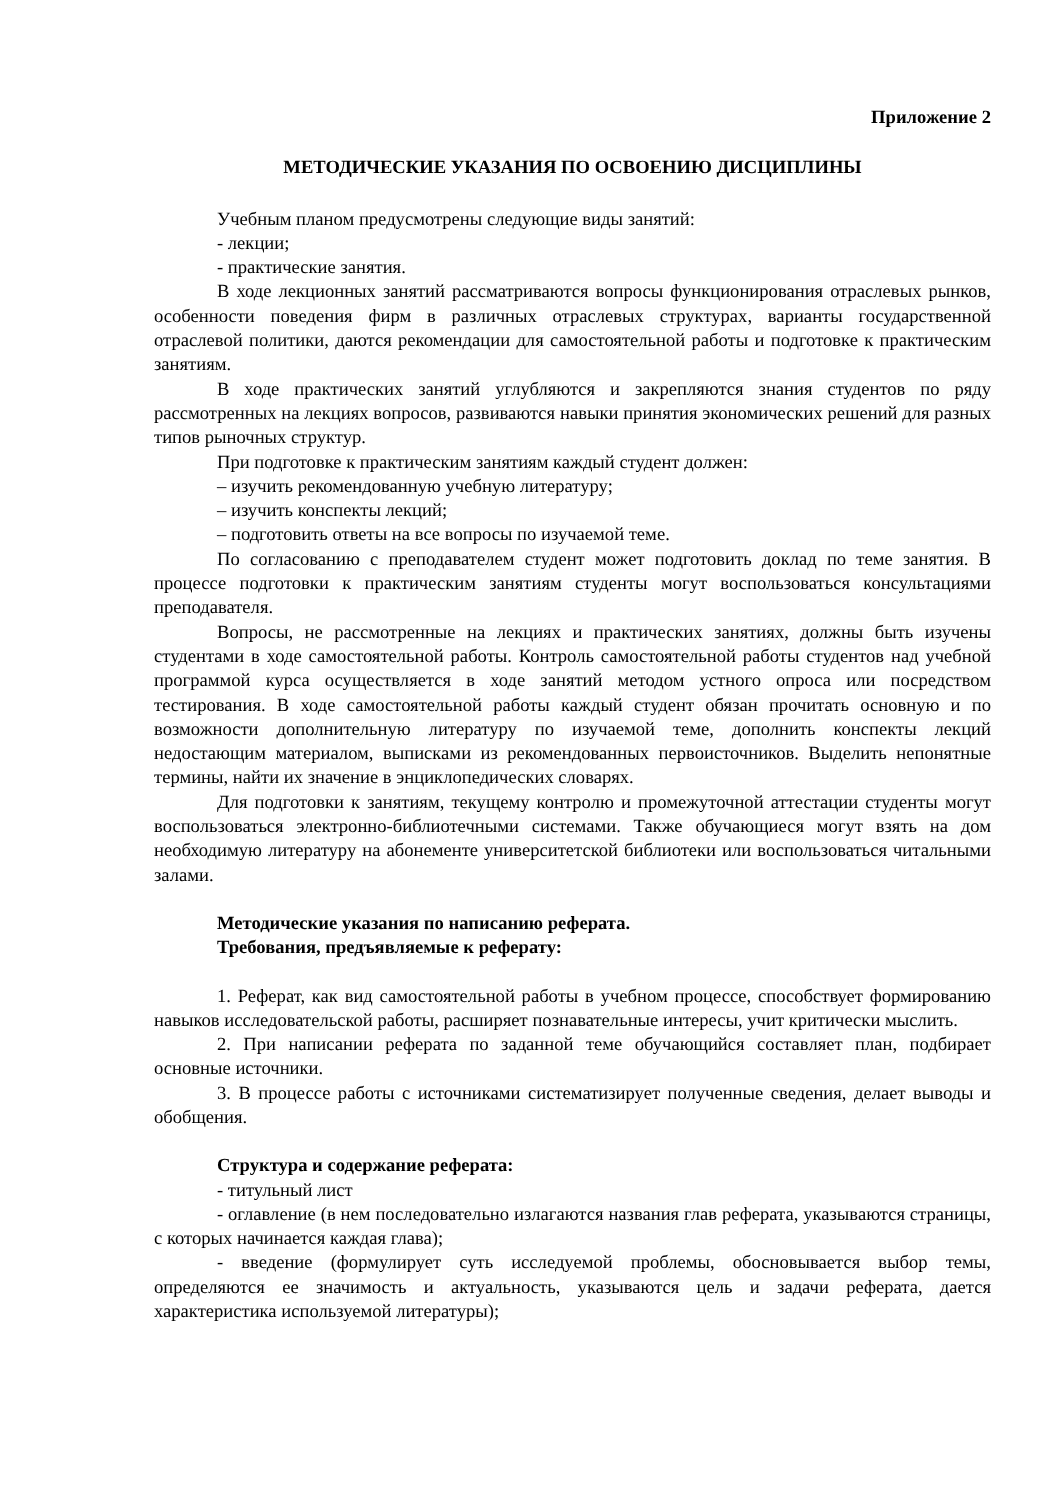Приложение 2
МЕТОДИЧЕСКИЕ УКАЗАНИЯ ПО ОСВОЕНИЮ ДИСЦИПЛИНЫ
Учебным планом предусмотрены следующие виды занятий:
- лекции;
- практические занятия.
В ходе лекционных занятий рассматриваются вопросы функционирования отраслевых рынков, особенности поведения фирм в различных отраслевых структурах, варианты государственной отраслевой политики, даются рекомендации для самостоятельной работы и подготовке к практическим занятиям.
В ходе практических занятий углубляются и закрепляются знания студентов по ряду рассмотренных на лекциях вопросов, развиваются навыки принятия экономических решений для разных типов рыночных структур.
При подготовке к практическим занятиям каждый студент должен:
– изучить рекомендованную учебную литературу;
– изучить конспекты лекций;
– подготовить ответы на все вопросы по изучаемой теме.
По согласованию с преподавателем студент может подготовить доклад по теме занятия. В процессе подготовки к практическим занятиям студенты могут воспользоваться консультациями преподавателя.
Вопросы, не рассмотренные на лекциях и практических занятиях, должны быть изучены студентами в ходе самостоятельной работы. Контроль самостоятельной работы студентов над учебной программой курса осуществляется в ходе занятий методом устного опроса или посредством тестирования. В ходе самостоятельной работы каждый студент обязан прочитать основную и по возможности дополнительную литературу по изучаемой теме, дополнить конспекты лекций недостающим материалом, выписками из рекомендованных первоисточников. Выделить непонятные термины, найти их значение в энциклопедических словарях.
Для подготовки к занятиям, текущему контролю и промежуточной аттестации студенты могут воспользоваться электронно-библиотечными системами. Также обучающиеся могут взять на дом необходимую литературу на абонементе университетской библиотеки или воспользоваться читальными залами.
Методические указания по написанию реферата.
Требования, предъявляемые к реферату:
1. Реферат, как вид самостоятельной работы в учебном процессе, способствует формированию навыков исследовательской работы, расширяет познавательные интересы, учит критически мыслить.
2. При написании реферата по заданной теме обучающийся составляет план, подбирает основные источники.
3. В процессе работы с источниками систематизирует полученные сведения, делает выводы и обобщения.
Структура и содержание реферата:
- титульный лист
- оглавление (в нем последовательно излагаются названия глав реферата, указываются страницы, с которых начинается каждая глава);
- введение (формулирует суть исследуемой проблемы, обосновывается выбор темы, определяются ее значимость и актуальность, указываются цель и задачи реферата, дается характеристика используемой литературы);